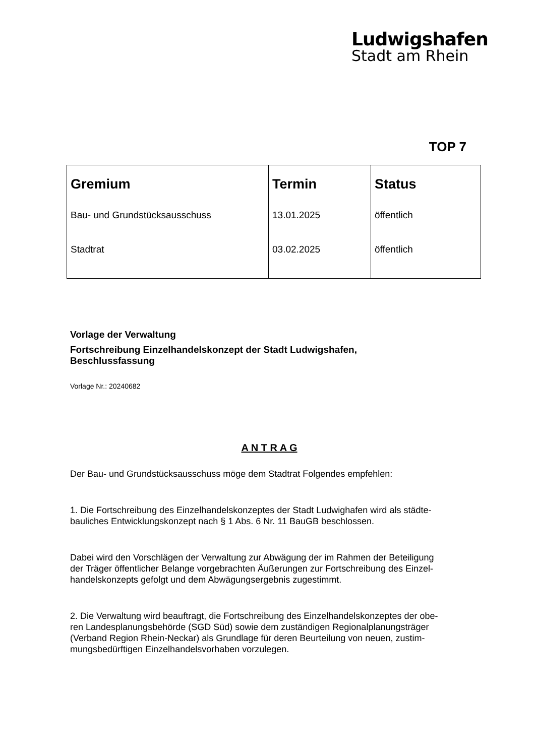Ludwigshafen
Stadt am Rhein
TOP 7
| Gremium | Termin | Status |
| --- | --- | --- |
| Bau- und Grundstücksausschuss | 13.01.2025 | öffentlich |
| Stadtrat | 03.02.2025 | öffentlich |
Vorlage der Verwaltung
Fortschreibung Einzelhandelskonzept der Stadt Ludwigshafen,
Beschlussfassung
Vorlage Nr.: 20240682
A N T R A G
Der Bau- und Grundstücksausschuss möge dem Stadtrat Folgendes empfehlen:
1. Die Fortschreibung des Einzelhandelskonzeptes der Stadt Ludwighafen wird als städte-
bauliches Entwicklungskonzept nach § 1 Abs. 6 Nr. 11 BauGB beschlossen.
Dabei wird den Vorschlägen der Verwaltung zur Abwägung der im Rahmen der Beteiligung
der Träger öffentlicher Belange vorgebrachten Äußerungen zur Fortschreibung des Einzel-
handelskonzepts gefolgt und dem Abwägungsergebnis zugestimmt.
2. Die Verwaltung wird beauftragt, die Fortschreibung des Einzelhandelskonzeptes der obe-
ren Landesplanungsbehörde (SGD Süd) sowie dem zuständigen Regionalplanungsträger
(Verband Region Rhein-Neckar) als Grundlage für deren Beurteilung von neuen, zustim-
mungsbedürftigen Einzelhandelsvorhaben vorzulegen.